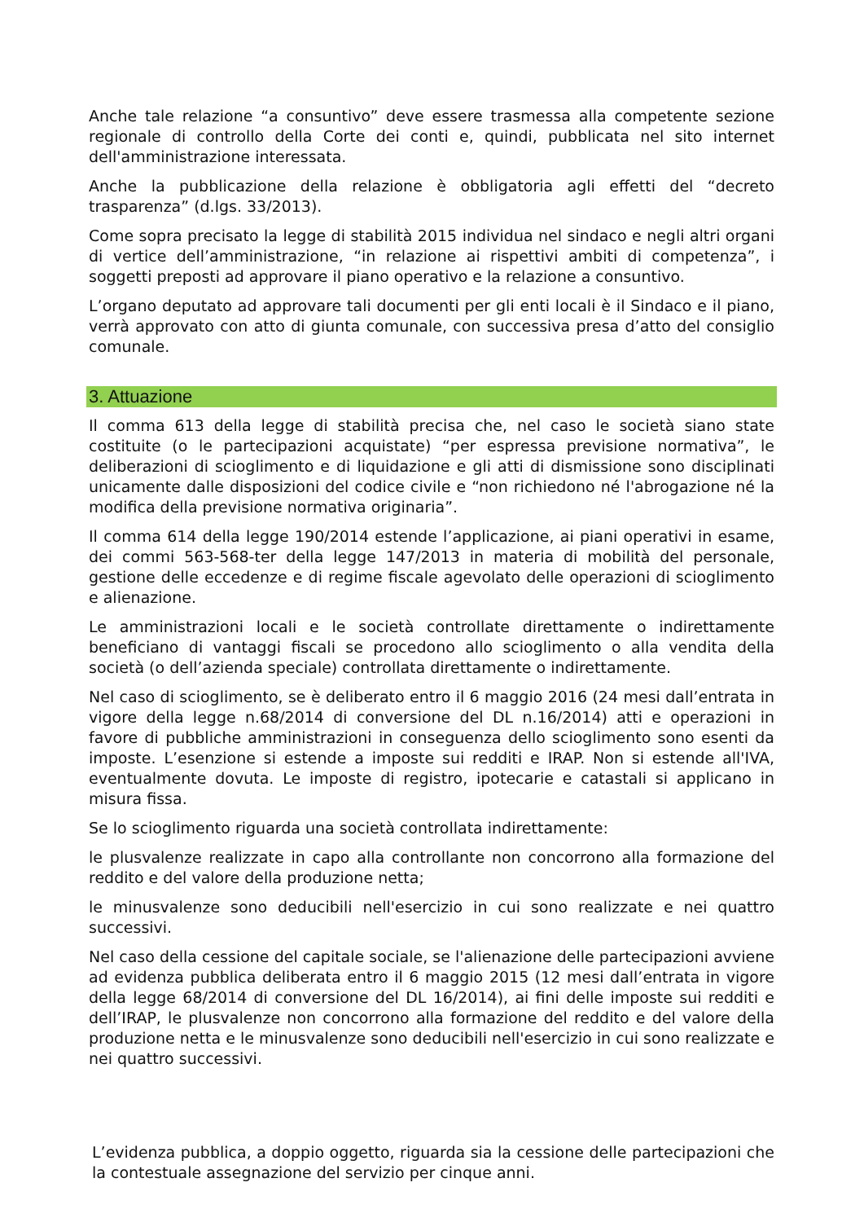Anche tale relazione “a consuntivo” deve essere trasmessa alla competente sezione regionale di controllo della Corte dei conti e, quindi, pubblicata nel sito internet dell'amministrazione interessata.
Anche la pubblicazione della relazione è obbligatoria agli effetti del “decreto trasparenza” (d.lgs. 33/2013).
Come sopra precisato la legge di stabilità 2015 individua nel sindaco e negli altri organi di vertice dell’amministrazione, “in relazione ai rispettivi ambiti di competenza”, i soggetti preposti ad approvare il piano operativo e la relazione a consuntivo.
L’organo deputato ad approvare tali documenti per gli enti locali è il Sindaco e il piano, verrà approvato con atto di giunta comunale, con successiva presa d’atto del consiglio comunale.
3. Attuazione
Il comma 613 della legge di stabilità precisa che, nel caso le società siano state costituite (o le partecipazioni acquistate) “per espressa previsione normativa”, le deliberazioni di scioglimento e di liquidazione e gli atti di dismissione sono disciplinati unicamente dalle disposizioni del codice civile e “non richiedono né l'abrogazione né la modifica della previsione normativa originaria”.
Il comma 614 della legge 190/2014 estende l’applicazione, ai piani operativi in esame, dei commi 563-568-ter della legge 147/2013 in materia di mobilità del personale, gestione delle eccedenze e di regime fiscale agevolato delle operazioni di scioglimento e alienazione.
Le amministrazioni locali e le società controllate direttamente o indirettamente beneficiano di vantaggi fiscali se procedono allo scioglimento o alla vendita della società (o dell’azienda speciale) controllata direttamente o indirettamente.
Nel caso di scioglimento, se è deliberato entro il 6 maggio 2016 (24 mesi dall’entrata in vigore della legge n.68/2014 di conversione del DL n.16/2014) atti e operazioni in favore di pubbliche amministrazioni in conseguenza dello scioglimento sono esenti da imposte. L’esenzione si estende a imposte sui redditi e IRAP. Non si estende all'IVA, eventualmente dovuta. Le imposte di registro, ipotecarie e catastali si applicano in misura fissa.
Se lo scioglimento riguarda una società controllata indirettamente:
le plusvalenze realizzate in capo alla controllante non concorrono alla formazione del reddito e del valore della produzione netta;
le minusvalenze sono deducibili nell'esercizio in cui sono realizzate e nei quattro successivi.
Nel caso della cessione del capitale sociale, se l'alienazione delle partecipazioni avviene ad evidenza pubblica deliberata entro il 6 maggio 2015 (12 mesi dall’entrata in vigore della legge 68/2014 di conversione del DL 16/2014), ai fini delle imposte sui redditi e dell’IRAP, le plusvalenze non concorrono alla formazione del reddito e del valore della produzione netta e le minusvalenze sono deducibili nell'esercizio in cui sono realizzate e nei quattro successivi.
L’evidenza pubblica, a doppio oggetto, riguarda sia la cessione delle partecipazioni che la contestuale assegnazione del servizio per cinque anni.